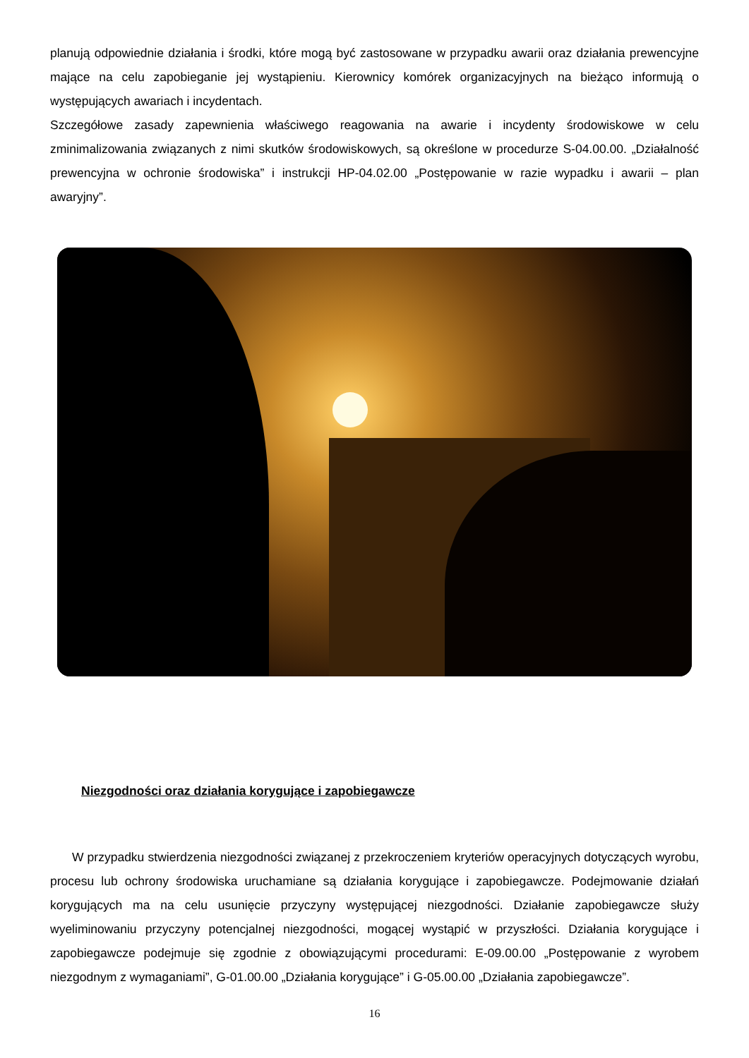planują odpowiednie działania i środki, które mogą być zastosowane w przypadku awarii oraz działania prewencyjne mające na celu zapobieganie jej wystąpieniu. Kierownicy komórek organizacyjnych na bieżąco informują o występujących awariach i incydentach.
Szczegółowe zasady zapewnienia właściwego reagowania na awarie i incydenty środowiskowe w celu zminimalizowania związanych z nimi skutków środowiskowych, są określone w procedurze S-04.00.00. „Działalność prewencyjna w ochronie środowiska” i instrukcji HP-04.02.00 „Postępowanie w razie wypadku i awarii – plan awaryjny”.
Niezgodności oraz działania korygujące i zapobiegawcze
W przypadku stwierdzenia niezgodności związanej z przekroczeniem kryteriów operacyjnych dotyczących wyrobu, procesu lub ochrony środowiska uruchamiane są działania korygujące i zapobiegawcze. Podejmowanie działań korygujących ma na celu usunięcie przyczyny występującej niezgodności. Działanie zapobiegawcze służy wyeliminowaniu przyczyny potencjalnej niezgodności, mogącej wystąpić w przyszłości. Działania korygujące i zapobiegawcze podejmuje się zgodnie z obowiązującymi procedurami: E-09.00.00 „Postępowanie z wyrobem niezgodnym z wymaganiami”, G-01.00.00 „Działania korygujące” i G-05.00.00 „Działania zapobiegawcze”.
16